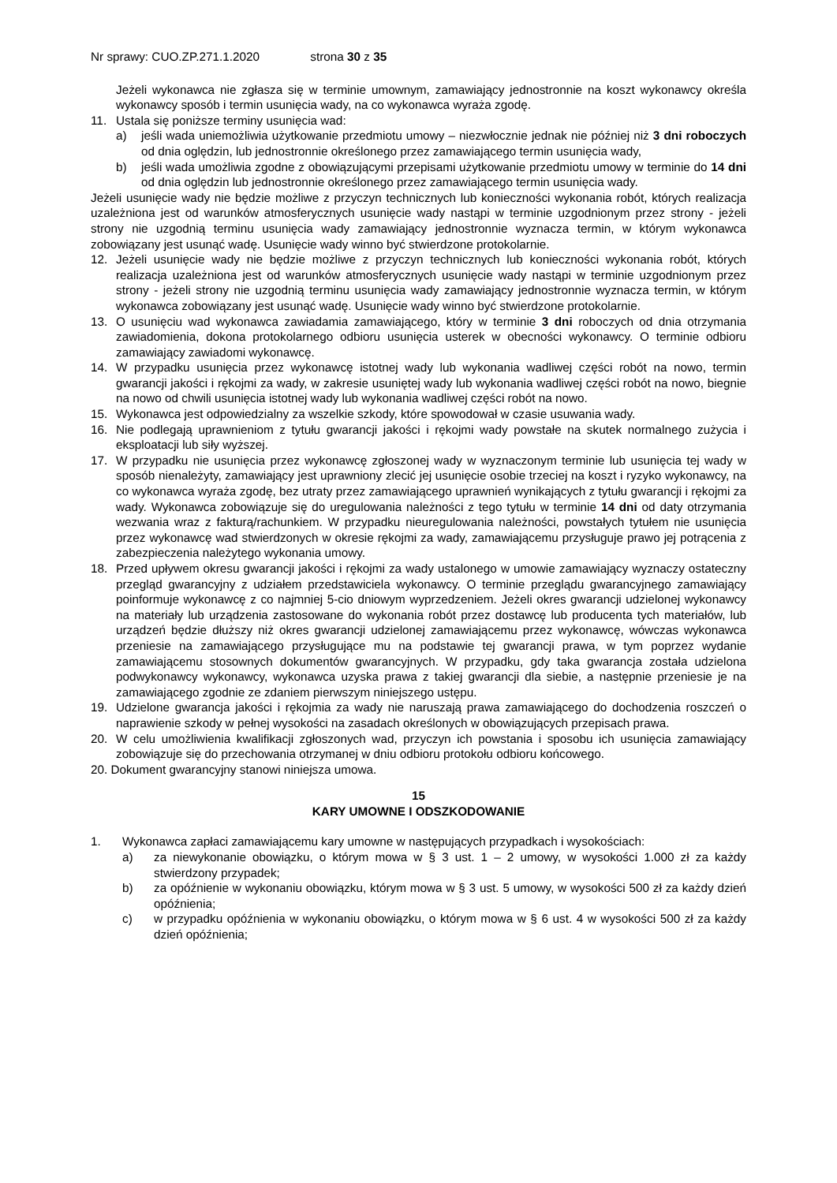Nr sprawy: CUO.ZP.271.1.2020 strona 30 z 35
Jeżeli wykonawca nie zgłasza się w terminie umownym, zamawiający jednostronnie na koszt wykonawcy określa wykonawcy sposób i termin usunięcia wady, na co wykonawca wyraża zgodę.
11. Ustala się poniższe terminy usunięcia wad:
a) jeśli wada uniemożliwia użytkowanie przedmiotu umowy – niezwłocznie jednak nie później niż 3 dni roboczych od dnia oględzin, lub jednostronnie określonego przez zamawiającego termin usunięcia wady,
b) jeśli wada umożliwia zgodne z obowiązującymi przepisami użytkowanie przedmiotu umowy w terminie do 14 dni od dnia oględzin lub jednostronnie określonego przez zamawiającego termin usunięcia wady.
Jeżeli usunięcie wady nie będzie możliwe z przyczyn technicznych lub konieczności wykonania robót, których realizacja uzależniona jest od warunków atmosferycznych usunięcie wady nastąpi w terminie uzgodnionym przez strony - jeżeli strony nie uzgodnią terminu usunięcia wady zamawiający jednostronnie wyznacza termin, w którym wykonawca zobowiązany jest usunąć wadę. Usunięcie wady winno być stwierdzone protokolarnie.
12. Jeżeli usunięcie wady nie będzie możliwe z przyczyn technicznych lub konieczności wykonania robót, których realizacja uzależniona jest od warunków atmosferycznych usunięcie wady nastąpi w terminie uzgodnionym przez strony - jeżeli strony nie uzgodnią terminu usunięcia wady zamawiający jednostronnie wyznacza termin, w którym wykonawca zobowiązany jest usunąć wadę. Usunięcie wady winno być stwierdzone protokolarnie.
13. O usunięciu wad wykonawca zawiadamia zamawiającego, który w terminie 3 dni roboczych od dnia otrzymania zawiadomienia, dokona protokolarnego odbioru usunięcia usterek w obecności wykonawcy. O terminie odbioru zamawiający zawiadomi wykonawcę.
14. W przypadku usunięcia przez wykonawcę istotnej wady lub wykonania wadliwej części robót na nowo, termin gwarancji jakości i rękojmi za wady, w zakresie usuniętej wady lub wykonania wadliwej części robót na nowo, biegnie na nowo od chwili usunięcia istotnej wady lub wykonania wadliwej części robót na nowo.
15. Wykonawca jest odpowiedzialny za wszelkie szkody, które spowodował w czasie usuwania wady.
16. Nie podlegają uprawnieniom z tytułu gwarancji jakości i rękojmi wady powstałe na skutek normalnego zużycia i eksploatacji lub siły wyższej.
17. W przypadku nie usunięcia przez wykonawcę zgłoszonej wady w wyznaczonym terminie lub usunięcia tej wady w sposób nienależyty, zamawiający jest uprawniony zlecić jej usunięcie osobie trzeciej na koszt i ryzyko wykonawcy, na co wykonawca wyraża zgodę, bez utraty przez zamawiającego uprawnień wynikających z tytułu gwarancji i rękojmi za wady. Wykonawca zobowiązuje się do uregulowania należności z tego tytułu w terminie 14 dni od daty otrzymania wezwania wraz z fakturą/rachunkiem. W przypadku nieuregulowania należności, powstałych tytułem nie usunięcia przez wykonawcę wad stwierdzonych w okresie rękojmi za wady, zamawiającemu przysługuje prawo jej potrącenia z zabezpieczenia należytego wykonania umowy.
18. Przed upływem okresu gwarancji jakości i rękojmi za wady ustalonego w umowie zamawiający wyznaczy ostateczny przegląd gwarancyjny z udziałem przedstawiciela wykonawcy. O terminie przeglądu gwarancyjnego zamawiający poinformuje wykonawcę z co najmniej 5-cio dniowym wyprzedzeniem. Jeżeli okres gwarancji udzielonej wykonawcy na materiały lub urządzenia zastosowane do wykonania robót przez dostawcę lub producenta tych materiałów, lub urządzeń będzie dłuższy niż okres gwarancji udzielonej zamawiającemu przez wykonawcę, wówczas wykonawca przeniesie na zamawiającego przysługujące mu na podstawie tej gwarancji prawa, w tym poprzez wydanie zamawiającemu stosownych dokumentów gwarancyjnych. W przypadku, gdy taka gwarancja została udzielona podwykonawcy wykonawcy, wykonawca uzyska prawa z takiej gwarancji dla siebie, a następnie przeniesie je na zamawiającego zgodnie ze zdaniem pierwszym niniejszego ustępu.
19. Udzielone gwarancja jakości i rękojmia za wady nie naruszają prawa zamawiającego do dochodzenia roszczeń o naprawienie szkody w pełnej wysokości na zasadach określonych w obowiązujących przepisach prawa.
20. W celu umożliwienia kwalifikacji zgłoszonych wad, przyczyn ich powstania i sposobu ich usunięcia zamawiający zobowiązuje się do przechowania otrzymanej w dniu odbioru protokołu odbioru końcowego.
20. Dokument gwarancyjny stanowi niniejsza umowa.
15
KARY UMOWNE I ODSZKODOWANIE
1. Wykonawca zapłaci zamawiającemu kary umowne w następujących przypadkach i wysokościach:
a) za niewykonanie obowiązku, o którym mowa w § 3 ust. 1 – 2 umowy, w wysokości 1.000 zł za każdy stwierdzony przypadek;
b) za opóźnienie w wykonaniu obowiązku, którym mowa w § 3 ust. 5 umowy, w wysokości 500 zł za każdy dzień opóźnienia;
c) w przypadku opóźnienia w wykonaniu obowiązku, o którym mowa w § 6 ust. 4 w wysokości 500 zł za każdy dzień opóźnienia;